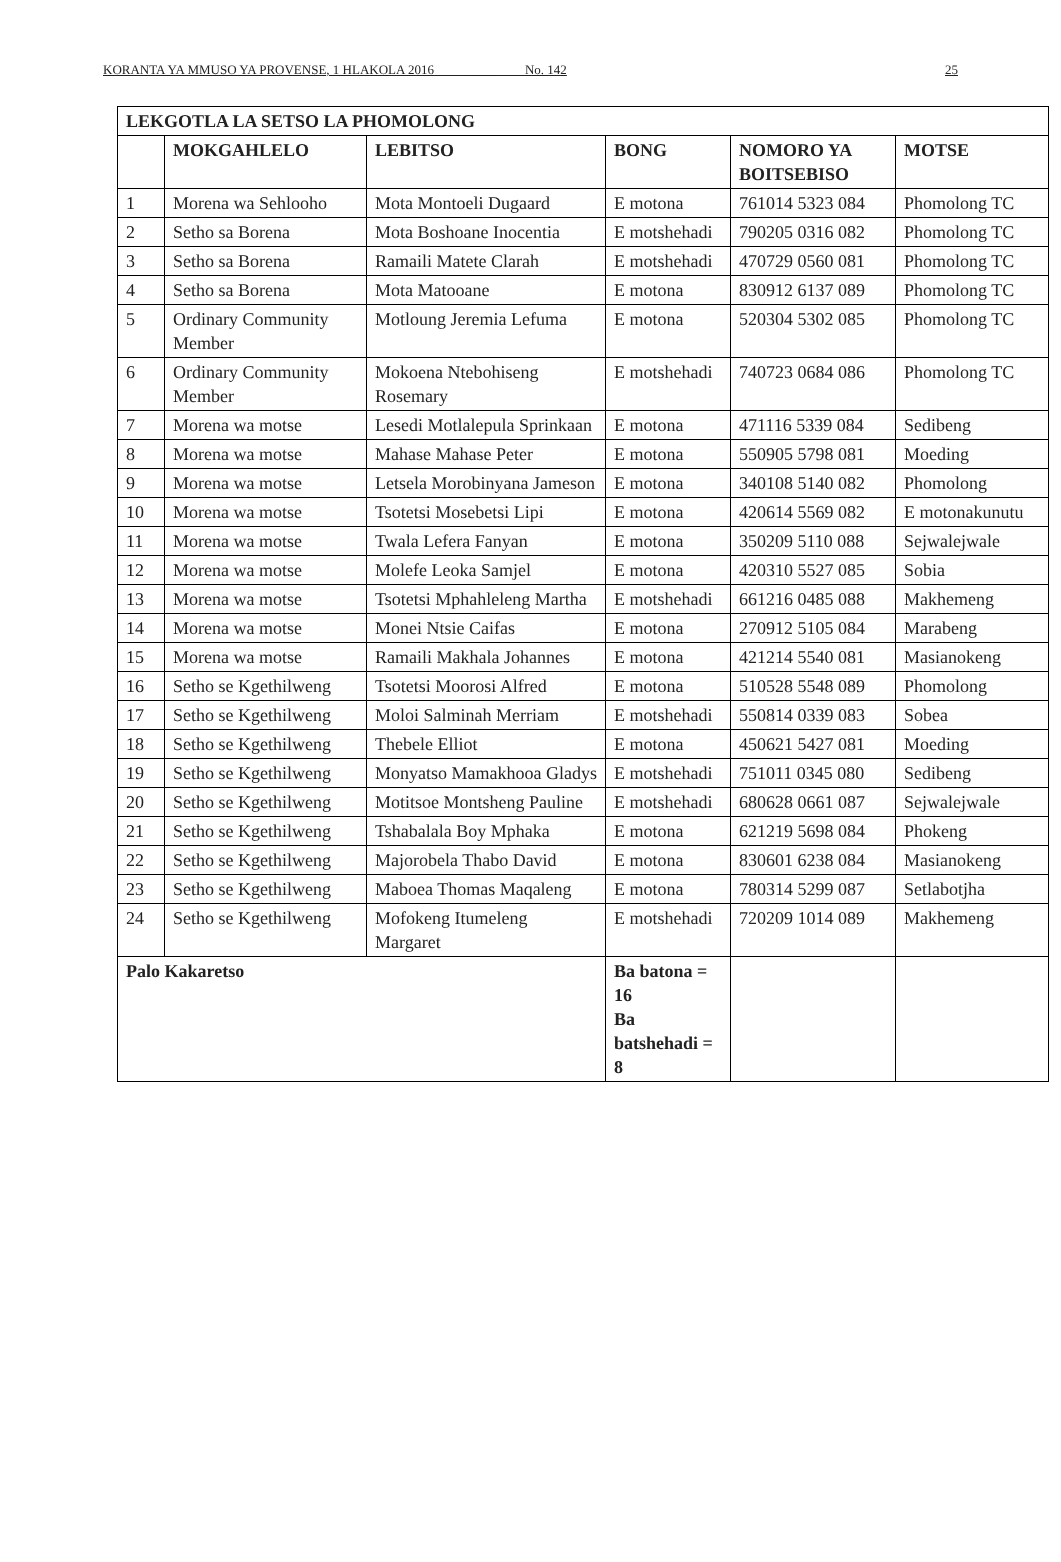KORANTA YA MMUSO YA PROVENSE, 1 HLAKOLA 2016 _____ No. 142 25
| LEKGOTLA LA SETSO LA PHOMOLONG | | | | | |
| --- | --- | --- | --- | --- | --- |
| | MOKGAHLELO | LEBITSO | BONG | NOMORO YA BOITSEBISO | MOTSE |
| 1 | Morena wa Sehlooho | Mota Montoeli Dugaard | E motona | 761014 5323 084 | Phomolong TC |
| 2 | Setho sa Borena | Mota Boshoane Inocentia | E motshehadi | 790205 0316 082 | Phomolong TC |
| 3 | Setho sa Borena | Ramaili Matete Clarah | E motshehadi | 470729 0560 081 | Phomolong TC |
| 4 | Setho sa Borena | Mota Matooane | E motona | 830912 6137 089 | Phomolong TC |
| 5 | Ordinary Community Member | Motloung Jeremia Lefuma | E motona | 520304 5302 085 | Phomolong TC |
| 6 | Ordinary Community Member | Mokoena Ntebohiseng Rosemary | E motshehadi | 740723 0684 086 | Phomolong TC |
| 7 | Morena wa motse | Lesedi Motlalepula Sprinkaan | E motona | 471116 5339 084 | Sedibeng |
| 8 | Morena wa motse | Mahase Mahase Peter | E motona | 550905 5798 081 | Moeding |
| 9 | Morena wa motse | Letsela Morobinyana Jameson | E motona | 340108 5140 082 | Phomolong |
| 10 | Morena wa motse | Tsotetsi Mosebetsi Lipi | E motona | 420614 5569 082 | E motonakunutu |
| 11 | Morena wa motse | Twala Lefera Fanyan | E motona | 350209 5110 088 | Sejwalejwale |
| 12 | Morena wa motse | Molefe Leoka Samjel | E motona | 420310 5527 085 | Sobia |
| 13 | Morena wa motse | Tsotetsi Mphahleleng Martha | E motshehadi | 661216 0485 088 | Makhemeng |
| 14 | Morena wa motse | Monei Ntsie Caifas | E motona | 270912 5105 084 | Marabeng |
| 15 | Morena wa motse | Ramaili Makhala Johannes | E motona | 421214 5540 081 | Masianokeng |
| 16 | Setho se Kgethilweng | Tsotetsi Moorosi Alfred | E motona | 510528 5548 089 | Phomolong |
| 17 | Setho se Kgethilweng | Moloi Salminah Merriam | E motshehadi | 550814 0339 083 | Sobea |
| 18 | Setho se Kgethilweng | Thebele Elliot | E motona | 450621 5427 081 | Moeding |
| 19 | Setho se Kgethilweng | Monyatso Mamakhooa Gladys | E motshehadi | 751011 0345 080 | Sedibeng |
| 20 | Setho se Kgethilweng | Motitsoe Montsheng Pauline | E motshehadi | 680628 0661 087 | Sejwalejwale |
| 21 | Setho se Kgethilweng | Tshabalala Boy Mphaka | E motona | 621219 5698 084 | Phokeng |
| 22 | Setho se Kgethilweng | Majorobela Thabo David | E motona | 830601 6238 084 | Masianokeng |
| 23 | Setho se Kgethilweng | Maboea Thomas Maqaleng | E motona | 780314 5299 087 | Setlabotjha |
| 24 | Setho se Kgethilweng | Mofokeng Itumeleng Margaret | E motshehadi | 720209 1014 089 | Makhemeng |
| Palo Kakaretso | | | Ba batona = 16 Ba batshehadi = 8 | | |